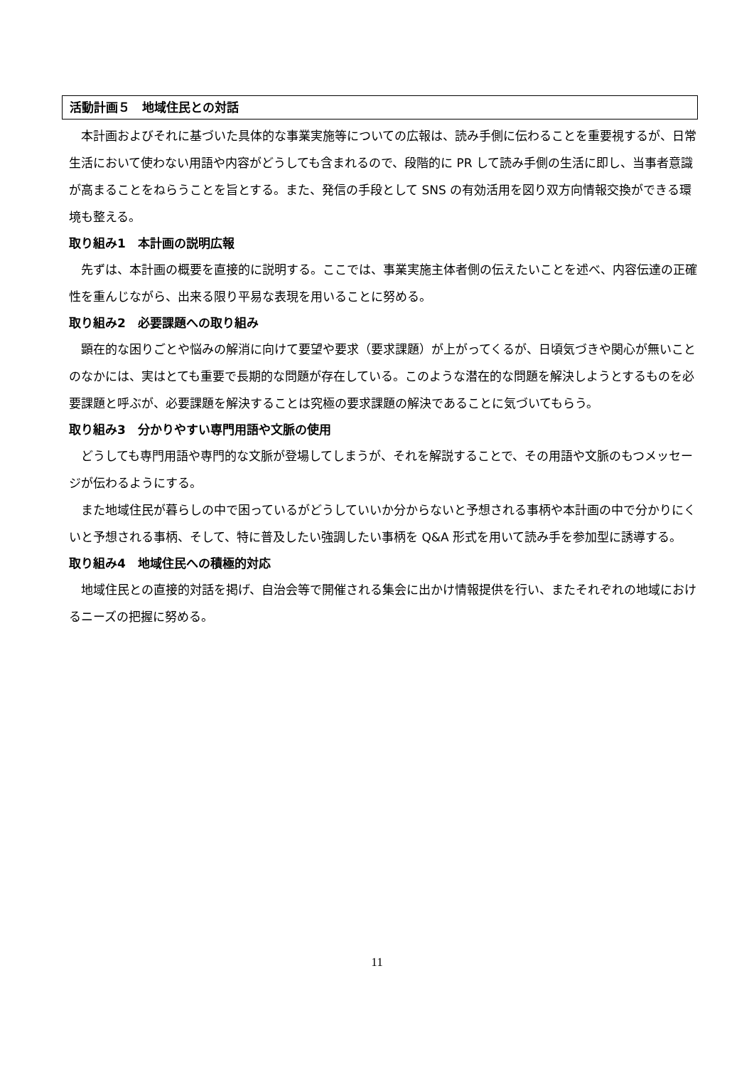活動計画５　地域住民との対話
　本計画およびそれに基づいた具体的な事業実施等についての広報は、読み手側に伝わることを重要視するが、日常生活において使わない用語や内容がどうしても含まれるので、段階的に PR して読み手側の生活に即し、当事者意識が高まることをねらうことを旨とする。また、発信の手段として SNS の有効活用を図り双方向情報交換ができる環境も整える。
取り組み1　本計画の説明広報
　先ずは、本計画の概要を直接的に説明する。ここでは、事業実施主体者側の伝えたいことを述べ、内容伝達の正確性を重んじながら、出来る限り平易な表現を用いることに努める。
取り組み2　必要課題への取り組み
　顕在的な困りごとや悩みの解消に向けて要望や要求（要求課題）が上がってくるが、日頃気づきや関心が無いことのなかには、実はとても重要で長期的な問題が存在している。このような潜在的な問題を解決しようとするものを必要課題と呼ぶが、必要課題を解決することは究極の要求課題の解決であることに気づいてもらう。
取り組み3　分かりやすい専門用語や文脈の使用
　どうしても専門用語や専門的な文脈が登場してしまうが、それを解説することで、その用語や文脈のもつメッセージが伝わるようにする。
　また地域住民が暮らしの中で困っているがどうしていいか分からないと予想される事柄や本計画の中で分かりにくいと予想される事柄、そして、特に普及したい強調したい事柄を Q&A 形式を用いて読み手を参加型に誘導する。
取り組み4　地域住民への積極的対応
　地域住民との直接的対話を掲げ、自治会等で開催される集会に出かけ情報提供を行い、またそれぞれの地域におけるニーズの把握に努める。
11